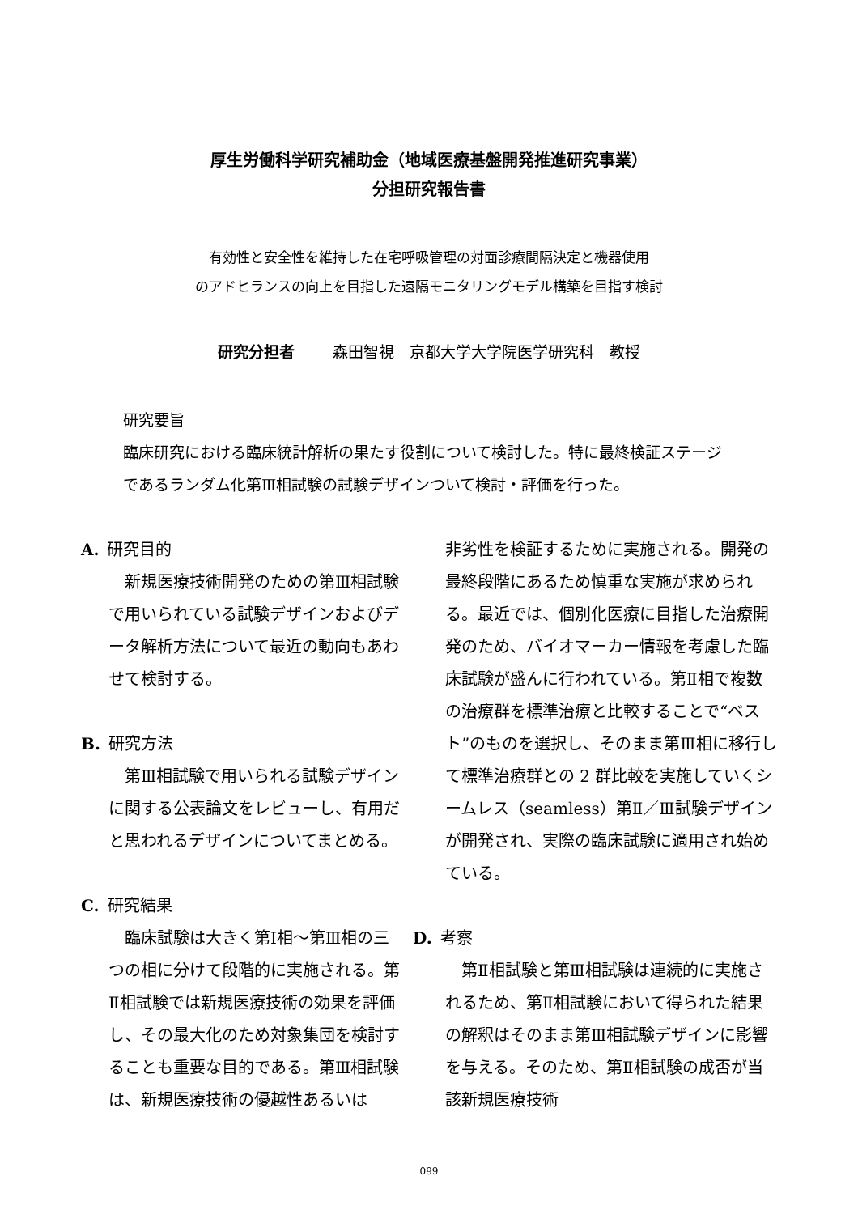厚生労働科学研究補助金（地域医療基盤開発推進研究事業）
分担研究報告書
有効性と安全性を維持した在宅呼吸管理の対面診療間隔決定と機器使用
のアドヒランスの向上を目指した遠隔モニタリングモデル構築を目指す検討
研究分担者 森田智視　京都大学大学院医学研究科　教授
研究要旨
臨床研究における臨床統計解析の果たす役割について検討した。特に最終検証ステージであるランダム化第Ⅲ相試験の試験デザインついて検討・評価を行った。
A. 研究目的
新規医療技術開発のための第Ⅲ相試験で用いられている試験デザインおよびデータ解析方法について最近の動向もあわせて検討する。
B. 研究方法
第Ⅲ相試験で用いられる試験デザインに関する公表論文をレビューし、有用だと思われるデザインについてまとめる。
C. 研究結果
臨床試験は大きく第Ⅰ相～第Ⅲ相の三つの相に分けて段階的に実施される。第Ⅱ相試験では新規医療技術の効果を評価し、その最大化のため対象集団を検討することも重要な目的である。第Ⅲ相試験は、新規医療技術の優越性あるいは
非劣性を検証するために実施される。開発の最終段階にあるため慎重な実施が求められる。最近では、個別化医療に目指した治療開発のため、バイオマーカー情報を考慮した臨床試験が盛んに行われている。第Ⅱ相で複数の治療群を標準治療と比較することで“ベスト”のものを選択し、そのまま第Ⅲ相に移行して標準治療群との 2 群比較を実施していくシームレス（seamless）第Ⅱ／Ⅲ試験デザインが開発され、実際の臨床試験に適用され始めている。
D. 考察
第Ⅱ相試験と第Ⅲ相試験は連続的に実施されるため、第Ⅱ相試験において得られた結果の解釈はそのまま第Ⅲ相試験デザインに影響を与える。そのため、第Ⅱ相試験の成否が当該新規医療技術
099